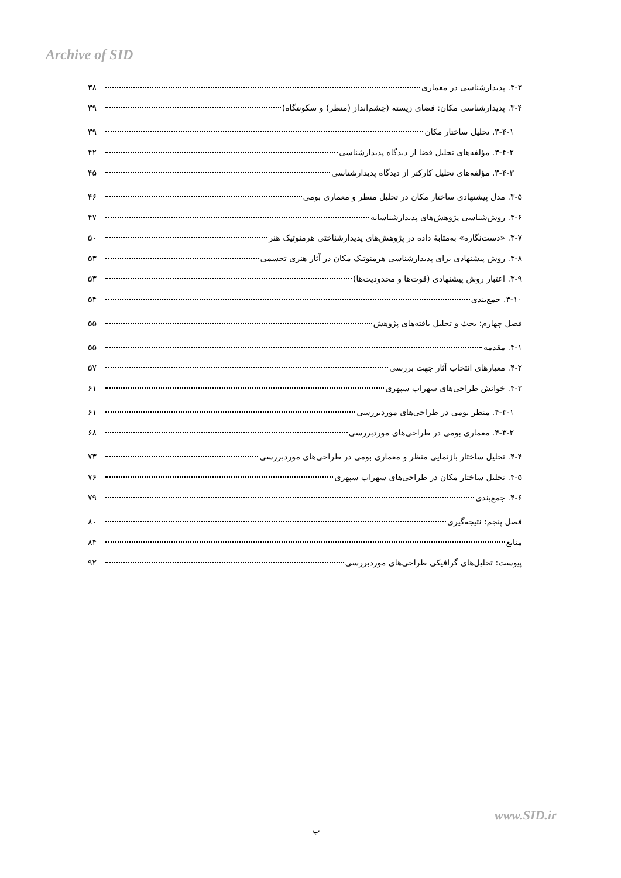Archive of SID
۳-۳. پدیدارشناسی در معماری ۳۸
۳-۴. پدیدارشناسی مکان: فضای زیسته (چشم‌انداز (منظر) و سکونتگاه) ۳۹
۳-۴-۱. تحلیل ساختار مکان ۳۹
۳-۴-۲. مؤلفه‌های تحلیل فضا از دیدگاه پدیدارشناسی ۴۲
۳-۴-۳. مؤلفه‌های تحلیل کارکتر از دیدگاه پدیدارشناسی ۴۵
۳-۵. مدل پیشنهادی ساختار مکان در تحلیل منظر و معماری بومی ۴۶
۳-۶. روش‌شناسی پژوهش‌های پدیدارشناسانه ۴۷
۳-۷. «دست‌نگاره» به‌مثابهٔ داده در پژوهش‌های پدیدارشناختی هرمنوتیک هنر ۵۰
۳-۸. روش پیشنهادی برای پدیدارشناسی هرمنوتیک مکان در آثار هنری تجسمی ۵۳
۳-۹. اعتبار روش پیشنهادی (قوت‌ها و محدودیت‌ها) ۵۳
۳-۱۰. جمع‌بندی ۵۴
فصل چهارم: بحث و تحلیل یافته‌های پژوهش ۵۵
۴-۱. مقدمه ۵۵
۴-۲. معیارهای انتخاب آثار جهت بررسی ۵۷
۴-۳. خوانش طراحی‌های سهراب سپهری ۶۱
۴-۳-۱. منظر بومی در طراحی‌های موردبررسی ۶۱
۴-۳-۲. معماری بومی در طراحی‌های موردبررسی ۶۸
۴-۴. تحلیل ساختار بازنمایی منظر و معماری بومی در طراحی‌های موردبررسی ۷۳
۴-۵. تحلیل ساختار مکان در طراحی‌های سهراب سپهری ۷۶
۴-۶. جمع‌بندی ۷۹
فصل پنجم: نتیجه‌گیری ۸۰
منابع ۸۴
پیوست: تحلیل‌های گرافیکی طراحی‌های موردبررسی ۹۲
www.SID.ir
ب